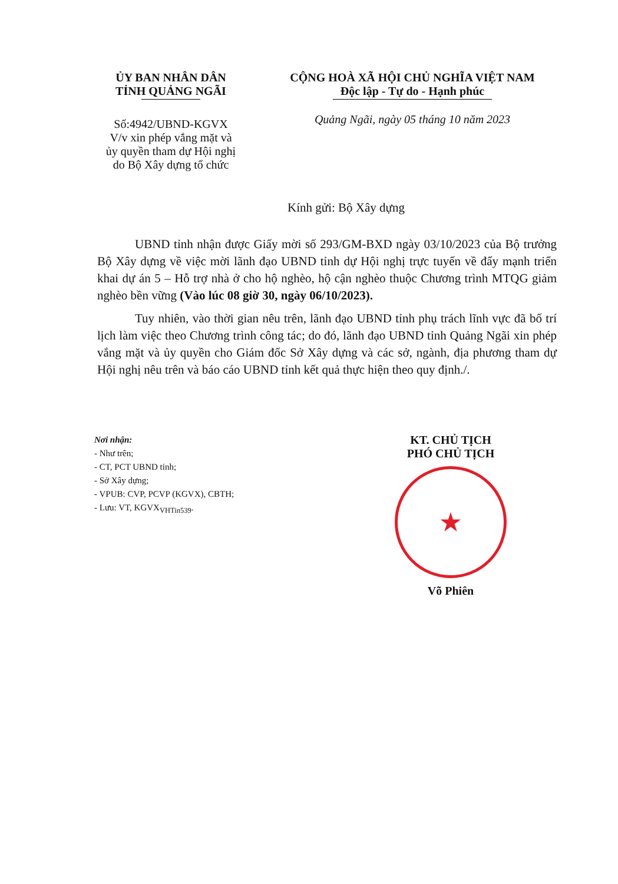ỦY BAN NHÂN DÂN
TỈNH QUẢNG NGÃI
Số:4942/UBND-KGVX
V/v xin phép vắng mặt và
ủy quyền tham dự Hội nghị
do Bộ Xây dựng tổ chức
CỘNG HOÀ XÃ HỘI CHỦ NGHĨA VIỆT NAM
Độc lập - Tự do - Hạnh phúc
Quảng Ngãi, ngày 05 tháng 10 năm 2023
Kính gửi: Bộ Xây dựng
UBND tỉnh nhận được Giấy mời số 293/GM-BXD ngày 03/10/2023 của Bộ trưởng Bộ Xây dựng về việc mời lãnh đạo UBND tỉnh dự Hội nghị trực tuyến về đẩy mạnh triển khai dự án 5 – Hỗ trợ nhà ở cho hộ nghèo, hộ cận nghèo thuộc Chương trình MTQG giảm nghèo bền vững (Vào lúc 08 giờ 30, ngày 06/10/2023).
Tuy nhiên, vào thời gian nêu trên, lãnh đạo UBND tỉnh phụ trách lĩnh vực đã bố trí lịch làm việc theo Chương trình công tác; do đó, lãnh đạo UBND tỉnh Quảng Ngãi xin phép vắng mặt và ủy quyền cho Giám đốc Sở Xây dựng và các sở, ngành, địa phương tham dự Hội nghị nêu trên và báo cáo UBND tỉnh kết quả thực hiện theo quy định./.
Nơi nhận:
- Như trên;
- CT, PCT UBND tỉnh;
- Sở Xây dựng;
- VPUB: CVP, PCVP (KGVX), CBTH;
- Lưu: VT, KGVX<sub>VHTin539</sub>.
KT. CHỦ TỊCH
PHÓ CHỦ TỊCH
★
Võ Phiên